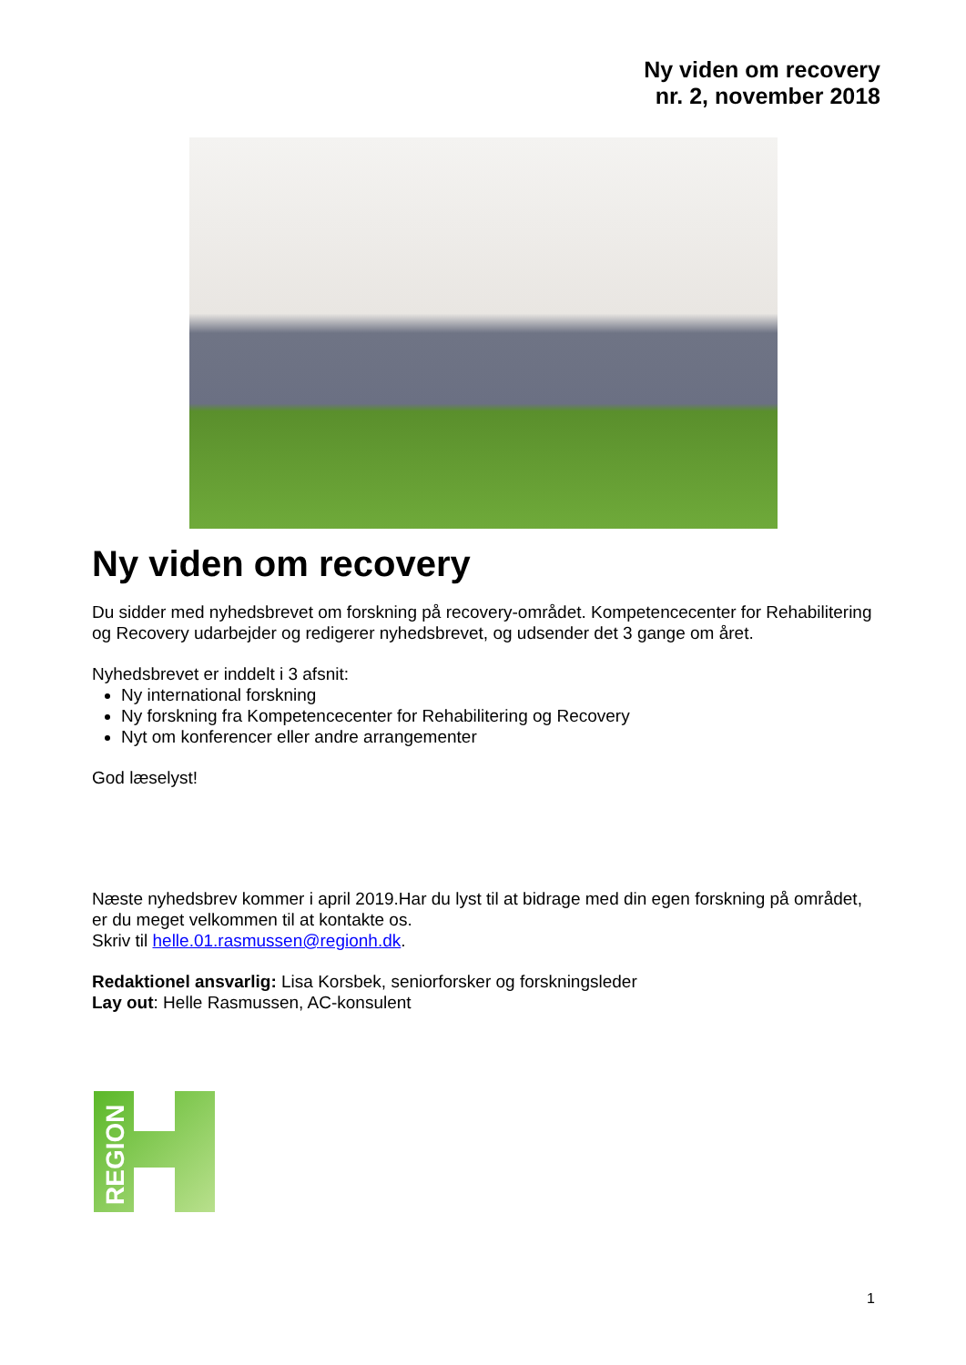Ny viden om recovery
nr. 2, november 2018
Ny viden om recovery
Du sidder med nyhedsbrevet om forskning på recovery-området. Kompetencecenter for Rehabilitering og Recovery udarbejder og redigerer nyhedsbrevet, og udsender det 3 gange om året.
Nyhedsbrevet er inddelt i 3 afsnit:
Ny international forskning
Ny forskning fra Kompetencecenter for Rehabilitering og Recovery
Nyt om konferencer eller andre arrangementer
God læselyst!
Næste nyhedsbrev kommer i april 2019.Har du lyst til at bidrage med din egen forskning på området, er du meget velkommen til at kontakte os.
Skriv til helle.01.rasmussen@regionh.dk.
Redaktionel ansvarlig: Lisa Korsbek, seniorforsker og forskningsleder
Lay out: Helle Rasmussen, AC-konsulent
REGION
1